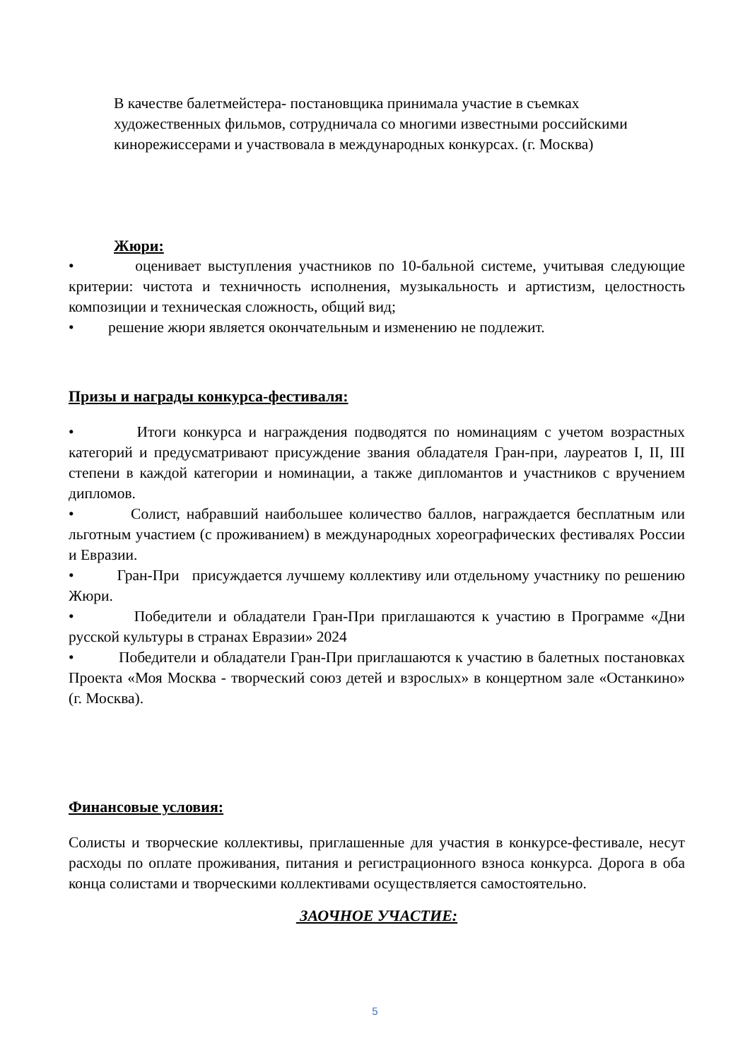В качестве балетмейстера- постановщика принимала участие в съемках художественных фильмов, сотрудничала со многими известными российскими кинорежиссерами и участвовала в международных конкурсах. (г. Москва)
Жюри:
• оценивает выступления участников по 10-бальной системе, учитывая следующие критерии: чистота и техничность исполнения, музыкальность и артистизм, целостность композиции и техническая сложность, общий вид;
• решение жюри является окончательным и изменению не подлежит.
Призы и награды конкурса-фестиваля:
• Итоги конкурса и награждения подводятся по номинациям с учетом возрастных категорий и предусматривают присуждение звания обладателя Гран-при, лауреатов I, II, III степени в каждой категории и номинации, а также дипломантов и участников с вручением дипломов.
• Солист, набравший наибольшее количество баллов, награждается бесплатным или льготным участием (с проживанием) в международных хореографических фестивалях России и Евразии.
• Гран-При присуждается лучшему коллективу или отдельному участнику по решению Жюри.
• Победители и обладатели Гран-При приглашаются к участию в Программе «Дни русской культуры в странах Евразии» 2024
• Победители и обладатели Гран-При приглашаются к участию в балетных постановках Проекта «Моя Москва - творческий союз детей и взрослых» в концертном зале «Останкино» (г. Москва).
Финансовые условия:
Солисты и творческие коллективы, приглашенные для участия в конкурсе-фестивале, несут расходы по оплате проживания, питания и регистрационного взноса конкурса. Дорога в оба конца солистами и творческими коллективами осуществляется самостоятельно.
ЗАОЧНОЕ УЧАСТИЕ:
5